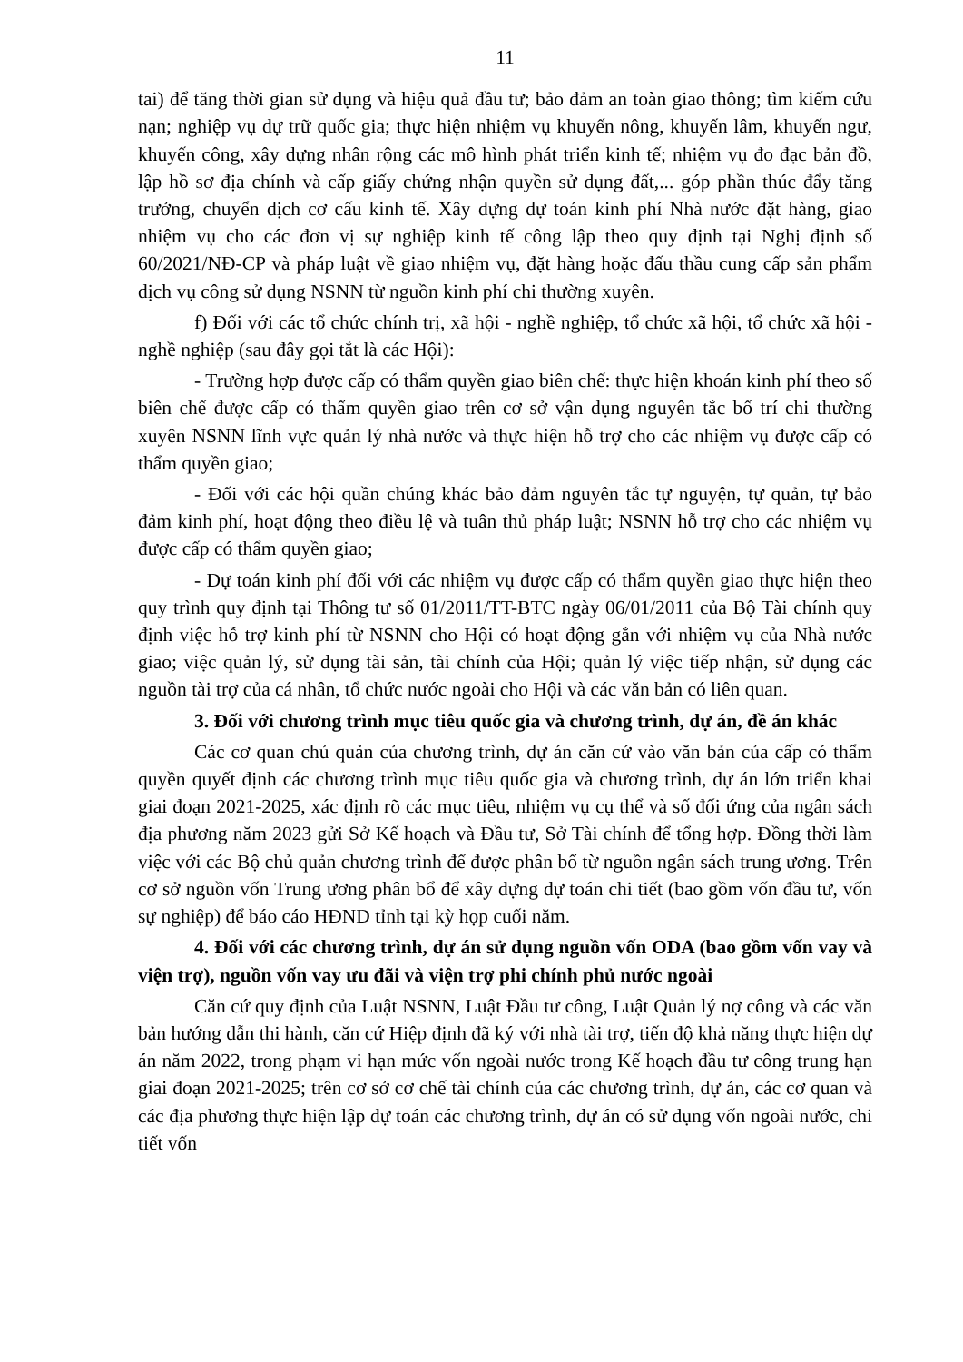11
tai) để tăng thời gian sử dụng và hiệu quả đầu tư; bảo đảm an toàn giao thông; tìm kiếm cứu nạn; nghiệp vụ dự trữ quốc gia; thực hiện nhiệm vụ khuyến nông, khuyến lâm, khuyến ngư, khuyến công, xây dựng nhân rộng các mô hình phát triển kinh tế; nhiệm vụ đo đạc bản đồ, lập hồ sơ địa chính và cấp giấy chứng nhận quyền sử dụng đất,... góp phần thúc đẩy tăng trưởng, chuyển dịch cơ cấu kinh tế. Xây dựng dự toán kinh phí Nhà nước đặt hàng, giao nhiệm vụ cho các đơn vị sự nghiệp kinh tế công lập theo quy định tại Nghị định số 60/2021/NĐ-CP và pháp luật về giao nhiệm vụ, đặt hàng hoặc đấu thầu cung cấp sản phẩm dịch vụ công sử dụng NSNN từ nguồn kinh phí chi thường xuyên.
f) Đối với các tổ chức chính trị, xã hội - nghề nghiệp, tổ chức xã hội, tổ chức xã hội - nghề nghiệp (sau đây gọi tắt là các Hội):
- Trường hợp được cấp có thẩm quyền giao biên chế: thực hiện khoán kinh phí theo số biên chế được cấp có thẩm quyền giao trên cơ sở vận dụng nguyên tắc bố trí chi thường xuyên NSNN lĩnh vực quản lý nhà nước và thực hiện hỗ trợ cho các nhiệm vụ được cấp có thẩm quyền giao;
- Đối với các hội quần chúng khác bảo đảm nguyên tắc tự nguyện, tự quản, tự bảo đảm kinh phí, hoạt động theo điều lệ và tuân thủ pháp luật; NSNN hỗ trợ cho các nhiệm vụ được cấp có thẩm quyền giao;
- Dự toán kinh phí đối với các nhiệm vụ được cấp có thẩm quyền giao thực hiện theo quy trình quy định tại Thông tư số 01/2011/TT-BTC ngày 06/01/2011 của Bộ Tài chính quy định việc hỗ trợ kinh phí từ NSNN cho Hội có hoạt động gắn với nhiệm vụ của Nhà nước giao; việc quản lý, sử dụng tài sản, tài chính của Hội; quản lý việc tiếp nhận, sử dụng các nguồn tài trợ của cá nhân, tổ chức nước ngoài cho Hội và các văn bản có liên quan.
3. Đối với chương trình mục tiêu quốc gia và chương trình, dự án, đề án khác
Các cơ quan chủ quản của chương trình, dự án căn cứ vào văn bản của cấp có thẩm quyền quyết định các chương trình mục tiêu quốc gia và chương trình, dự án lớn triển khai giai đoạn 2021-2025, xác định rõ các mục tiêu, nhiệm vụ cụ thể và số đối ứng của ngân sách địa phương năm 2023 gửi Sở Kế hoạch và Đầu tư, Sở Tài chính để tổng hợp. Đồng thời làm việc với các Bộ chủ quản chương trình để được phân bổ từ nguồn ngân sách trung ương. Trên cơ sở nguồn vốn Trung ương phân bổ để xây dựng dự toán chi tiết (bao gồm vốn đầu tư, vốn sự nghiệp) để báo cáo HĐND tỉnh tại kỳ họp cuối năm.
4. Đối với các chương trình, dự án sử dụng nguồn vốn ODA (bao gồm vốn vay và viện trợ), nguồn vốn vay ưu đãi và viện trợ phi chính phủ nước ngoài
Căn cứ quy định của Luật NSNN, Luật Đầu tư công, Luật Quản lý nợ công và các văn bản hướng dẫn thi hành, căn cứ Hiệp định đã ký với nhà tài trợ, tiến độ khả năng thực hiện dự án năm 2022, trong phạm vi hạn mức vốn ngoài nước trong Kế hoạch đầu tư công trung hạn giai đoạn 2021-2025; trên cơ sở cơ chế tài chính của các chương trình, dự án, các cơ quan và các địa phương thực hiện lập dự toán các chương trình, dự án có sử dụng vốn ngoài nước, chi tiết vốn